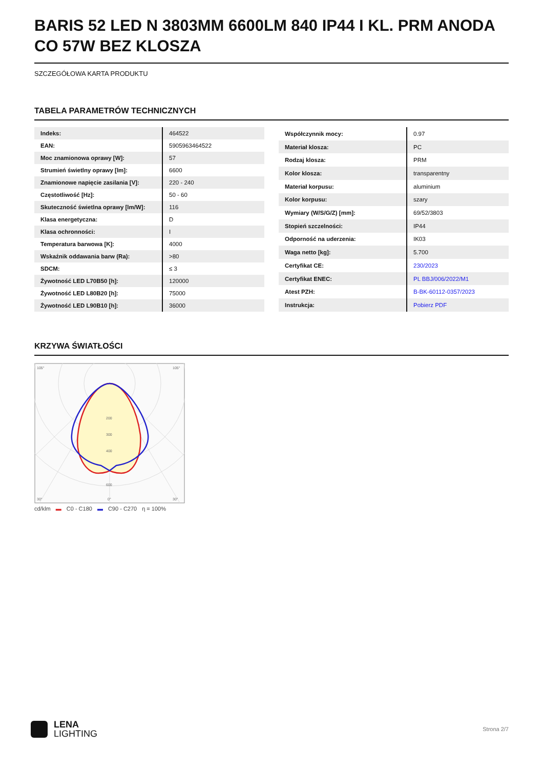BARIS 52 LED N 3803MM 6600LM 840 IP44 I KL. PRM ANODA CO 57W BEZ KLOSZA
SZCZEGÓŁOWA KARTA PRODUKTU
TABELA PARAMETRÓW TECHNICZNYCH
| Indeks: | 464522 |
| EAN: | 5905963464522 |
| Moc znamionowa oprawy [W]: | 57 |
| Strumień świetlny oprawy [lm]: | 6600 |
| Znamionowe napięcie zasilania [V]: | 220 - 240 |
| Częstotliwość [Hz]: | 50 - 60 |
| Skuteczność świetlna oprawy [lm/W]: | 116 |
| Klasa energetyczna: | D |
| Klasa ochronności: | I |
| Temperatura barwowa [K]: | 4000 |
| Wskaźnik oddawania barw (Ra): | >80 |
| SDCM: | ≤ 3 |
| Żywotność LED L70B50 [h]: | 120000 |
| Żywotność LED L80B20 [h]: | 75000 |
| Żywotność LED L90B10 [h]: | 36000 |
| Współczynnik mocy: | 0.97 |
| Materiał klosza: | PC |
| Rodzaj klosza: | PRM |
| Kolor klosza: | transparentny |
| Materiał korpusu: | aluminium |
| Kolor korpusu: | szary |
| Wymiary (W/S/G/Z) [mm]: | 69/52/3803 |
| Stopień szczelności: | IP44 |
| Odporność na uderzenia: | IK03 |
| Waga netto [kg]: | 5.700 |
| Certyfikat CE: | 230/2023 |
| Certyfikat ENEC: | PL BBJ/006/2022/M1 |
| Atest PZH: | B-BK-60112-0357/2023 |
| Instrukcja: | Pobierz PDF |
KRZYWA ŚWIATŁOŚCI
105°
105°
200
300
400
600
30°
0°
30°
cd/klm ▬ C0 - C180 ▬ C90 - C270 η = 100%
LENA
LIGHTING
Strona 2/7